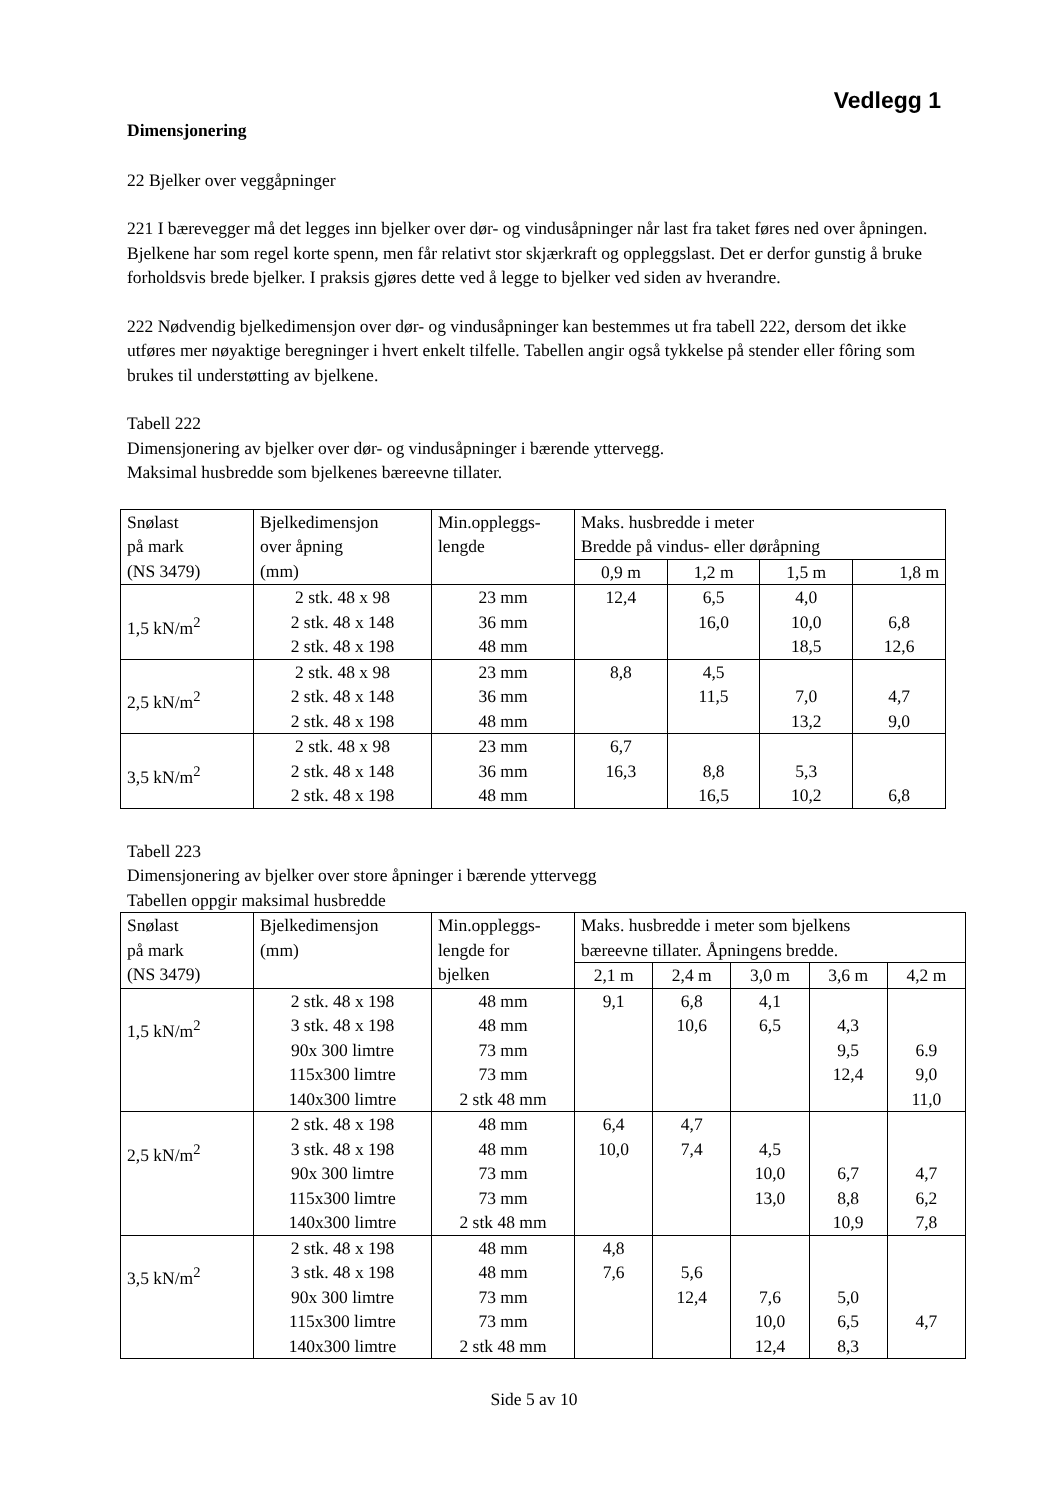Vedlegg 1
Dimensjonering
22 Bjelker over veggåpninger
221 I bærevegger må det legges inn bjelker over dør- og vindusåpninger når last fra taket føres ned over åpningen. Bjelkene har som regel korte spenn, men får relativt stor skjærkraft og oppleggslast. Det er derfor gunstig å bruke forholdsvis brede bjelker. I praksis gjøres dette ved å legge to bjelker ved siden av hverandre.
222 Nødvendig bjelkedimensjon over dør- og vindusåpninger kan bestemmes ut fra tabell 222, dersom det ikke utføres mer nøyaktige beregninger i hvert enkelt tilfelle. Tabellen angir også tykkelse på stender eller fôring som brukes til understøtting av bjelkene.
Tabell 222
Dimensjonering av bjelker over dør- og vindusåpninger i bærende yttervegg.
Maksimal husbredde som bjelkenes bæreevne tillater.
| Snølast på mark (NS 3479) | Bjelkedimensjon over åpning (mm) | Min.oppleggs- lengde | Maks. husbredde i meter Bredde på vindus- eller døråpning | | | |
| | | | 0,9 m | 1,2 m | 1,5 m | 1,8 m |
| 1,5 kN/m<sup>2</sup> | 2 stk. 48 x 98 2 stk. 48 x 148 2 stk. 48 x 198 | 23 mm 36 mm 48 mm | 12,4 | 6,5 16,0 | 4,0 10,0 18,5 | 6,8 12,6 |
| 2,5 kN/m<sup>2</sup> | 2 stk. 48 x 98 2 stk. 48 x 148 2 stk. 48 x 198 | 23 mm 36 mm 48 mm | 8,8 | 4,5 11,5 | 7,0 13,2 | 4,7 9,0 |
| 3,5 kN/m<sup>2</sup> | 2 stk. 48 x 98 2 stk. 48 x 148 2 stk. 48 x 198 | 23 mm 36 mm 48 mm | 6,7 16,3 | 8,8 16,5 | 5,3 10,2 | 6,8 |
Tabell 223
Dimensjonering av bjelker over store åpninger i bærende yttervegg
Tabellen oppgir maksimal husbredde
| Snølast på mark (NS 3479) | Bjelkedimensjon (mm) | Min.oppleggs- lengde for bjelken | Maks. husbredde i meter som bjelkens bæreevne tillater. Åpningens bredde. | | | | |
| | | | 2,1 m | 2,4 m | 3,0 m | 3,6 m | 4,2 m |
| 1,5 kN/m<sup>2</sup> | 2 stk. 48 x 198 3 stk. 48 x 198 90x 300 limtre 115x300 limtre 140x300 limtre | 48 mm 48 mm 73 mm 73 mm 2 stk 48 mm | 9,1 | 6,8 10,6 | 4,1 6,5 | 4,3 9,5 12,4 | 6.9 9,0 11,0 |
| 2,5 kN/m<sup>2</sup> | 2 stk. 48 x 198 3 stk. 48 x 198 90x 300 limtre 115x300 limtre 140x300 limtre | 48 mm 48 mm 73 mm 73 mm 2 stk 48 mm | 6,4 10,0 | 4,7 7,4 | 4,5 10,0 13,0 | 6,7 8,8 10,9 | 4,7 6,2 7,8 |
| 3,5 kN/m<sup>2</sup> | 2 stk. 48 x 198 3 stk. 48 x 198 90x 300 limtre 115x300 limtre 140x300 limtre | 48 mm 48 mm 73 mm 73 mm 2 stk 48 mm | 4,8 7,6 | 5,6 12,4 | 7,6 10,0 12,4 | 5,0 6,5 8,3 | 4,7 |
Side 5 av 10